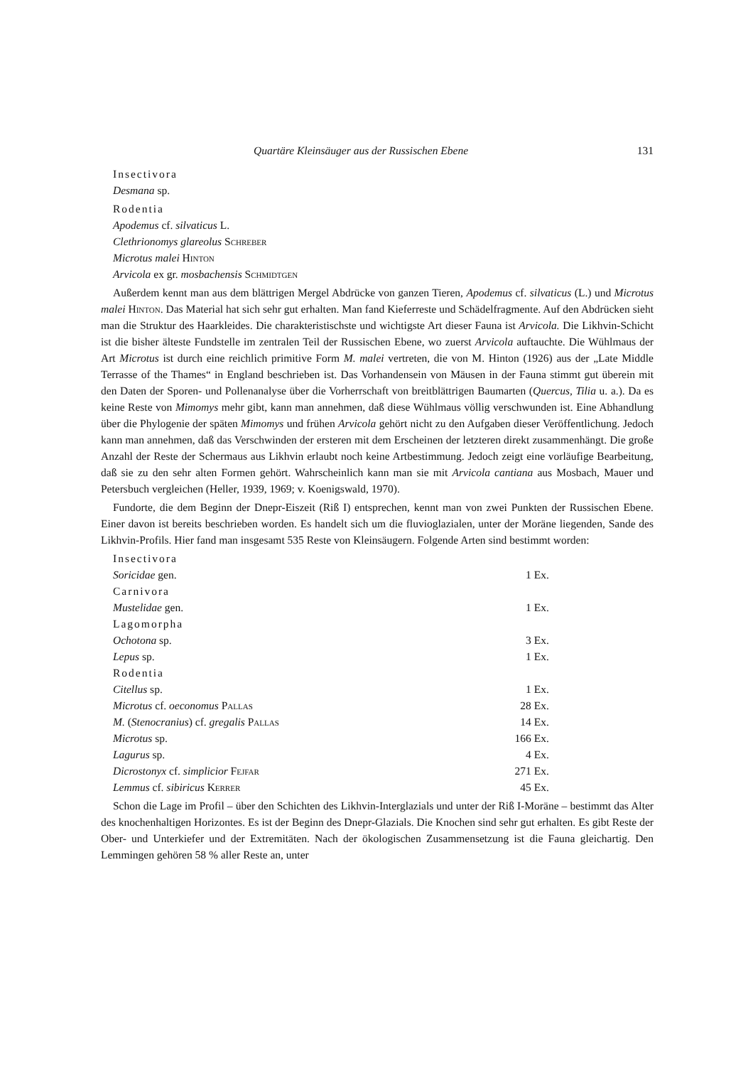Quartäre Kleinsäuger aus der Russischen Ebene 131
Insectivora
Desmana sp.
Rodentia
Apodemus cf. silvaticus L.
Clethrionomys glareolus Schreber
Microtus malei Hinton
Arvicola ex gr. mosbachensis Schmidtgen
Außerdem kennt man aus dem blättrigen Mergel Abdrücke von ganzen Tieren, Apodemus cf. silvaticus (L.) und Microtus malei Hinton. Das Material hat sich sehr gut erhalten. Man fand Kieferreste und Schädelfragmente. Auf den Abdrücken sieht man die Struktur des Haarkleides. Die charakteristischste und wichtigste Art dieser Fauna ist Arvicola. Die Likhvin-Schicht ist die bisher älteste Fundstelle im zentralen Teil der Russischen Ebene, wo zuerst Arvicola auftauchte. Die Wühlmaus der Art Microtus ist durch eine reichlich primitive Form M. malei vertreten, die von M. Hinton (1926) aus der „Late Middle Terrasse of the Thames“ in England beschrieben ist. Das Vorhandensein von Mäusen in der Fauna stimmt gut überein mit den Daten der Sporen- und Pollenanalyse über die Vorherrschaft von breitblättrigen Baumarten (Quercus, Tilia u. a.). Da es keine Reste von Mimomys mehr gibt, kann man annehmen, daß diese Wühlmaus völlig verschwunden ist. Eine Abhandlung über die Phylogenie der späten Mimomys und frühen Arvicola gehört nicht zu den Aufgaben dieser Veröffentlichung. Jedoch kann man annehmen, daß das Verschwinden der ersteren mit dem Erscheinen der letzteren direkt zusammenhängt. Die große Anzahl der Reste der Schermaus aus Likhvin erlaubt noch keine Artbestimmung. Jedoch zeigt eine vorläufige Bearbeitung, daß sie zu den sehr alten Formen gehört. Wahrscheinlich kann man sie mit Arvicola cantiana aus Mosbach, Mauer und Petersbuch vergleichen (Heller, 1939, 1969; v. Koenigswald, 1970).
Fundorte, die dem Beginn der Dnepr-Eiszeit (Riß I) entsprechen, kennt man von zwei Punkten der Russischen Ebene. Einer davon ist bereits beschrieben worden. Es handelt sich um die fluvioglazialen, unter der Moräne liegenden, Sande des Likhvin-Profils. Hier fand man insgesamt 535 Reste von Kleinsäugern. Folgende Arten sind bestimmt worden:
| Insectivora | | |
| Soricidae gen. | 1 | Ex. |
| Carnivora | | |
| Mustelidae gen. | 1 | Ex. |
| Lagomorpha | | |
| Ochotona sp. | 3 | Ex. |
| Lepus sp. | 1 | Ex. |
| Rodentia | | |
| Citellus sp. | 1 | Ex. |
| Microtus cf. oeconomus Pallas | 28 | Ex. |
| M. ( Stenocranius ) cf. gregalis Pallas | 14 | Ex. |
| Microtus sp. | 166 | Ex. |
| Lagurus sp. | 4 | Ex. |
| Dicrostonyx cf. simplicior Fejfar | 271 | Ex. |
| Lemmus cf. sibiricus Kerrer | 45 | Ex. |
Schon die Lage im Profil – über den Schichten des Likhvin-Interglazials und unter der Riß I-Moräne – bestimmt das Alter des knochenhaltigen Horizontes. Es ist der Beginn des Dnepr-Glazials. Die Knochen sind sehr gut erhalten. Es gibt Reste der Ober- und Unterkiefer und der Extremitäten. Nach der ökologischen Zusammensetzung ist die Fauna gleichartig. Den Lemmingen gehören 58 % aller Reste an, unter